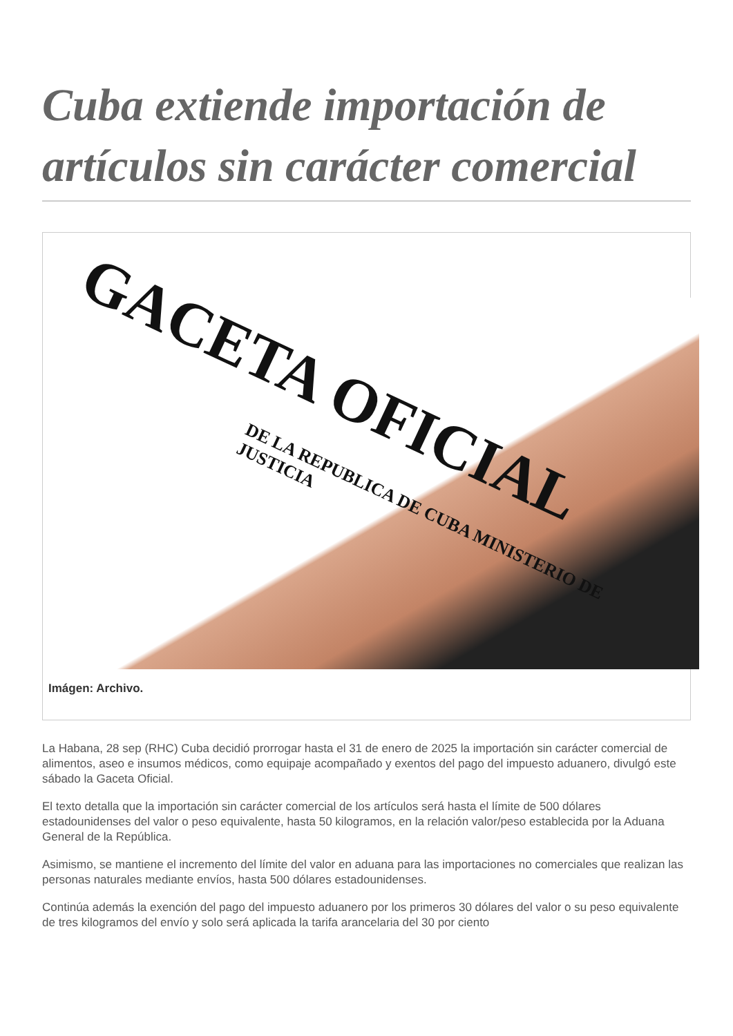Cuba extiende importación de artículos sin carácter comercial
GACETA OFICIAL
DE LA REPUBLICA DE CUBA MINISTERIO DE JUSTICIA
Imágen: Archivo.
La Habana, 28 sep (RHC) Cuba decidió prorrogar hasta el 31 de enero de 2025 la importación sin carácter comercial de alimentos, aseo e insumos médicos, como equipaje acompañado y exentos del pago del impuesto aduanero, divulgó este sábado la Gaceta Oficial.
El texto detalla que la importación sin carácter comercial de los artículos será hasta el límite de 500 dólares estadounidenses del valor o peso equivalente, hasta 50 kilogramos, en la relación valor/peso establecida por la Aduana General de la República.
Asimismo, se mantiene el incremento del límite del valor en aduana para las importaciones no comerciales que realizan las personas naturales mediante envíos, hasta 500 dólares estadounidenses.
Continúa además la exención del pago del impuesto aduanero por los primeros 30 dólares del valor o su peso equivalente de tres kilogramos del envío y solo será aplicada la tarifa arancelaria del 30 por ciento